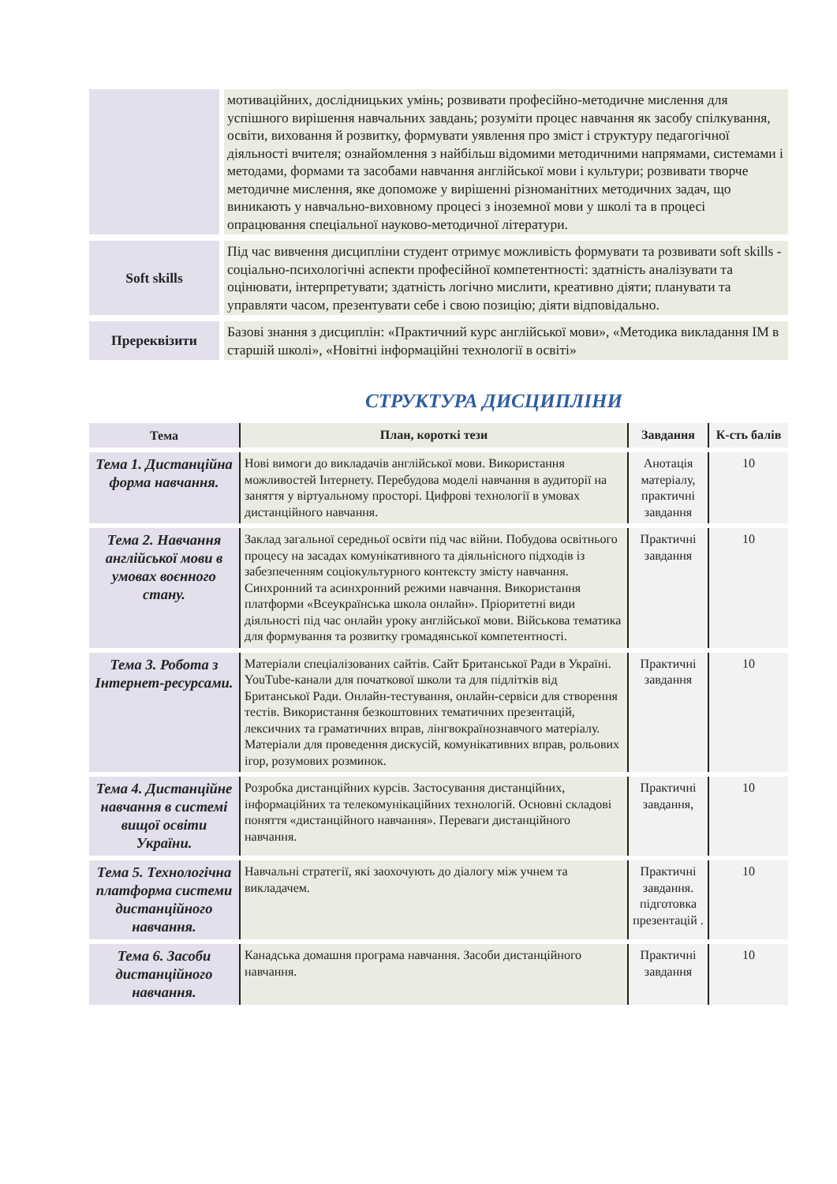| | мотиваційних, дослідницьких умінь; розвивати професійно-методичне мислення для успішного вирішення навчальних завдань; розуміти процес навчання як засобу спілкування, освіти, виховання й розвитку, формувати уявлення про зміст і структуру педагогічної діяльності вчителя; ознайомлення з найбільш відомими методичними напрямами, системами і методами, формами та засобами навчання англійської мови і культури; розвивати творче методичне мислення, яке допоможе у вирішенні різноманітних методичних задач, що виникають у навчально-виховному процесі з іноземної мови у школі та в процесі опрацювання спеціальної науково-методичної літератури. |
| Soft skills | Під час вивчення дисципліни студент отримує можливість формувати та розвивати soft skills - соціально-психологічні аспекти професійної компетентності: здатність аналізувати та оцінювати, інтерпретувати; здатність логічно мислити, креативно діяти; планувати та управляти часом, презентувати себе і свою позицію; діяти відповідально. |
| Пререквізити | Базові знання з дисциплін: «Практичний курс англійської мови», «Методика викладання ІМ в старшій школі», «Новітні інформаційні технології в освіті» |
СТРУКТУРА ДИСЦИПЛІНИ
| Тема | План, короткі тези | Завдання | К-сть балів |
| --- | --- | --- | --- |
| Тема 1. Дистанційна форма навчання. | Нові вимоги до викладачів англійської мови. Використання можливостей Інтернету. Перебудова моделі навчання в аудиторії на заняття у віртуальному просторі. Цифрові технології в умовах дистанційного навчання. | Анотація матеріалу, практичні завдання | 10 |
| Тема 2. Навчання англійської мови в умовах воєнного стану. | Заклад загальної середньої освіти під час війни. Побудова освітнього процесу на засадах комунікативного та діяльнісного підходів із забезпеченням соціокультурного контексту змісту навчання. Синхронний та асинхронний режими навчання. Використання платформи «Всеукраїнська школа онлайн». Пріоритетні види діяльності під час онлайн уроку англійської мови. Військова тематика для формування та розвитку громадянської компетентності. | Практичні завдання | 10 |
| Тема 3. Робота з Інтернет-ресурсами. | Матеріали спеціалізованих сайтів. Сайт Британської Ради в Україні. YouTube-канали для початкової школи та для підлітків від Британської Ради. Онлайн-тестування, онлайн-сервіси для створення тестів. Використання безкоштовних тематичних презентацій, лексичних та граматичних вправ, лінгвокраїнознавчого матеріалу. Матеріали для проведення дискусій, комунікативних вправ, рольових ігор, розумових розминок. | Практичні завдання | 10 |
| Тема 4. Дистанційне навчання в системі вищої освіти України. | Розробка дистанційних курсів. Застосування дистанційних, інформаційних та телекомунікаційних технологій. Основні складові поняття «дистанційного навчання». Переваги дистанційного навчання. | Практичні завдання, | 10 |
| Тема 5. Технологічна платформа системи дистанційного навчання. | Навчальні стратегії, які заохочують до діалогу між учнем та викладачем. | Практичні завдання. підготовка презентацій . | 10 |
| Тема 6. Засоби дистанційного навчання. | Канадська домашня програма навчання. Засоби дистанційного навчання. | Практичні завдання | 10 |